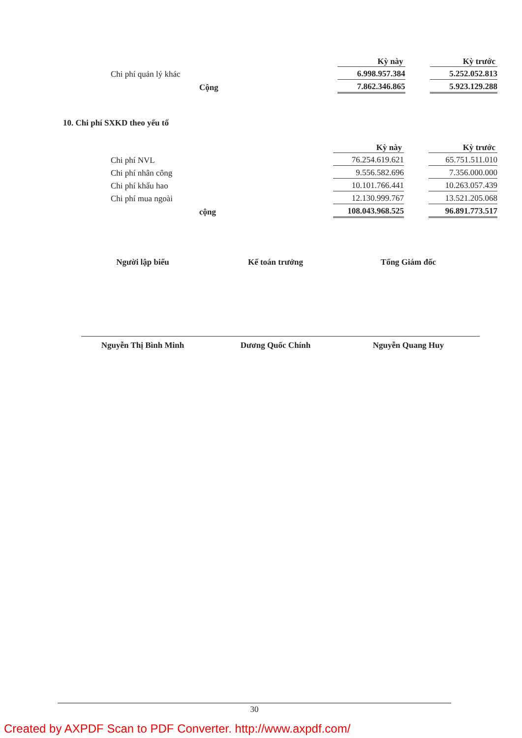| | Kỳ này | Kỳ trước |
| Chi phí quản lý khác | 6.998.957.384 | 5.252.052.813 |
| Cộng | 7.862.346.865 | 5.923.129.288 |
10. Chi phí SXKD theo yếu tố
| | Kỳ này | Kỳ trước |
| Chi phí NVL | 76.254.619.621 | 65.751.511.010 |
| Chi phí nhân công | 9.556.582.696 | 7.356.000.000 |
| Chi phí khấu hao | 10.101.766.441 | 10.263.057.439 |
| Chi phí mua ngoài | 12.130.999.767 | 13.521.205.068 |
| cộng | 108.043.968.525 | 96.891.773.517 |
Người lập biểu
Nguyễn Thị Bình Minh
Kế toán trưởng
Dương Quốc Chính
Tổng Giám đốc
Nguyễn Quang Huy
30
Created by AXPDF Scan to PDF Converter. http://www.axpdf.com/